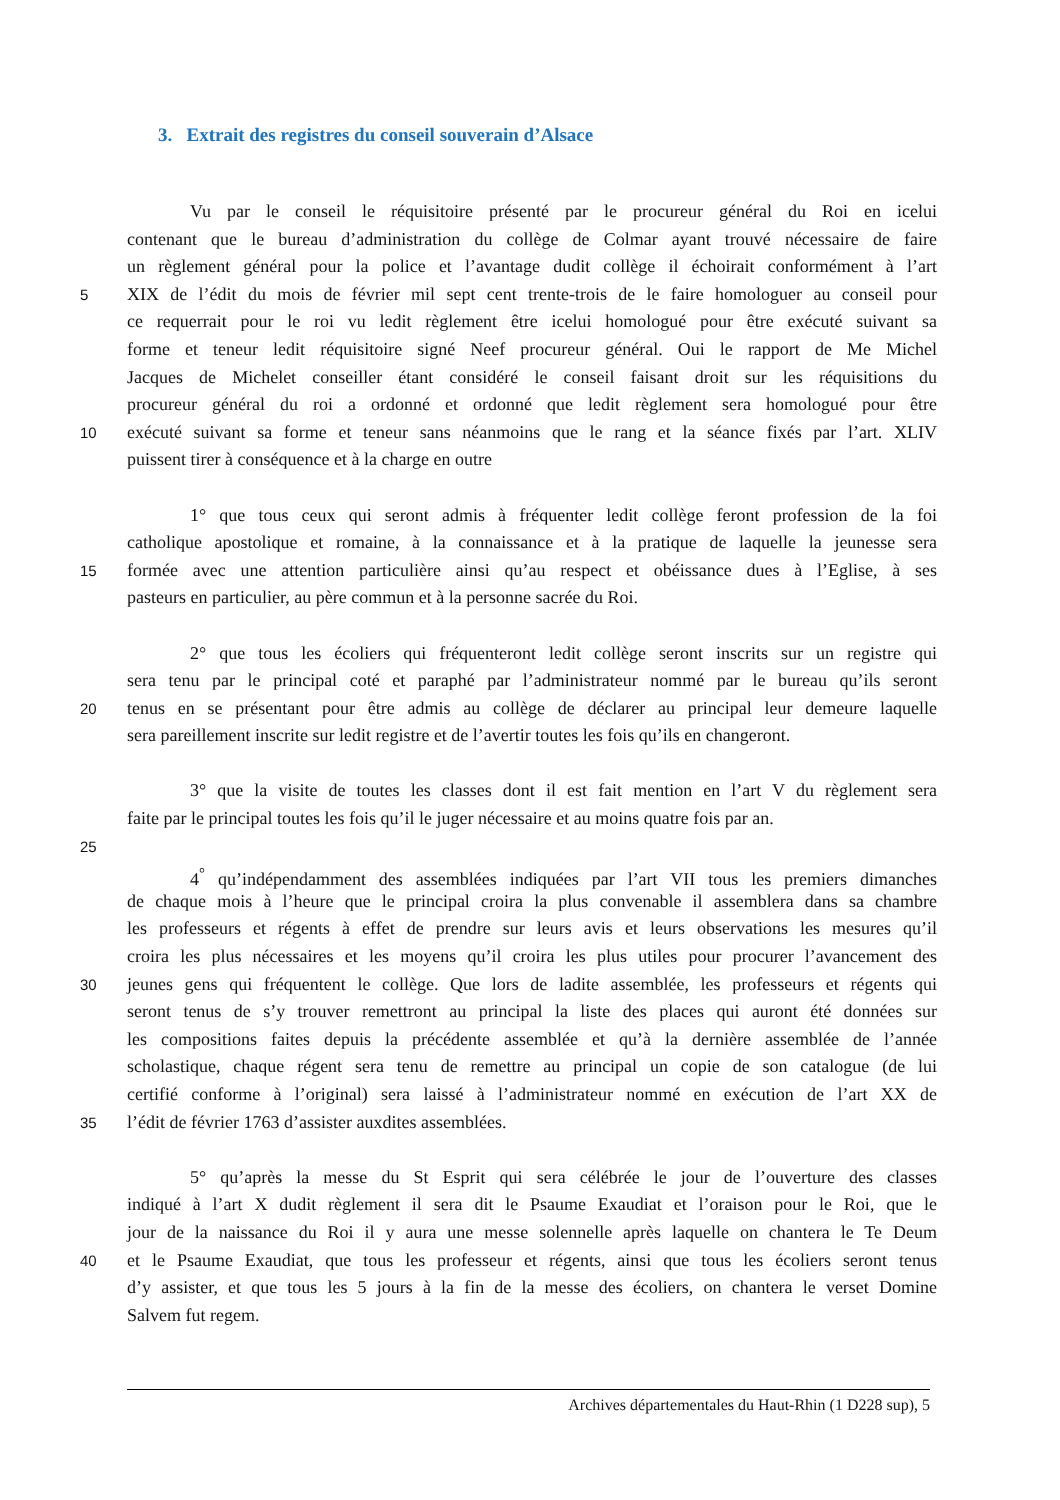3. Extrait des registres du conseil souverain d’Alsace
Vu par le conseil le réquisitoire présenté par le procureur général du Roi en icelui
contenant que le bureau d’administration du collège de Colmar ayant trouvé nécessaire de faire
un règlement général pour la police et l’avantage dudit collège il échoirait conformément à l’art
5 XIX de l’édit du mois de février mil sept cent trente-trois de le faire homologuer au conseil pour
ce requerrait pour le roi vu ledit règlement être icelui homologué pour être exécuté suivant sa
forme et teneur ledit réquisitoire signé Neef procureur général. Oui le rapport de Me Michel
Jacques de Michelet conseiller étant considéré le conseil faisant droit sur les réquisitions du
procureur général du roi a ordonné et ordonné que ledit règlement sera homologué pour être
10 exécuté suivant sa forme et teneur sans néanmoins que le rang et la séance fixés par l’art. XLIV
puissent tirer à conséquence et à la charge en outre
1° que tous ceux qui seront admis à fréquenter ledit collège feront profession de la foi
catholique apostolique et romaine, à la connaissance et à la pratique de laquelle la jeunesse sera
15 formée avec une attention particulière ainsi qu’au respect et obéissance dues à l’Eglise, à ses
pasteurs en particulier, au père commun et à la personne sacrée du Roi.
2° que tous les écoliers qui fréquenteront ledit collège seront inscrits sur un registre qui
sera tenu par le principal coté et paraphé par l’administrateur nommé par le bureau qu’ils seront
20 tenus en se présentant pour être admis au collège de déclarer au principal leur demeure laquelle
sera pareillement inscrite sur ledit registre et de l’avertir toutes les fois qu’ils en changeront.
3° que la visite de toutes les classes dont il est fait mention en l’art V du règlement sera
faite par le principal toutes les fois qu’il le juger nécessaire et au moins quatre fois par an.
25
4<sup>°</sup> qu’indépendamment des assemblées indiquées par l’art VII tous les premiers dimanches
de chaque mois à l’heure que le principal croira la plus convenable il assemblera dans sa chambre
les professeurs et régents à effet de prendre sur leurs avis et leurs observations les mesures qu’il
croira les plus nécessaires et les moyens qu’il croira les plus utiles pour procurer l’avancement des
30 jeunes gens qui fréquentent le collège. Que lors de ladite assemblée, les professeurs et régents qui
seront tenus de s’y trouver remettront au principal la liste des places qui auront été données sur
les compositions faites depuis la précédente assemblée et qu’à la dernière assemblée de l’année
scholastique, chaque régent sera tenu de remettre au principal un copie de son catalogue (de lui
certifié conforme à l’original) sera laissé à l’administrateur nommé en exécution de l’art XX de
35 l’édit de février 1763 d’assister auxdites assemblées.
5° qu’après la messe du St Esprit qui sera célébrée le jour de l’ouverture des classes
indiqué à l’art X dudit règlement il sera dit le Psaume Exaudiat et l’oraison pour le Roi, que le
jour de la naissance du Roi il y aura une messe solennelle après laquelle on chantera le Te Deum
40 et le Psaume Exaudiat, que tous les professeur et régents, ainsi que tous les écoliers seront tenus
d’y assister, et que tous les 5 jours à la fin de la messe des écoliers, on chantera le verset Domine
Salvem fut regem.
Archives départementales du Haut-Rhin (1 D228 sup), 5